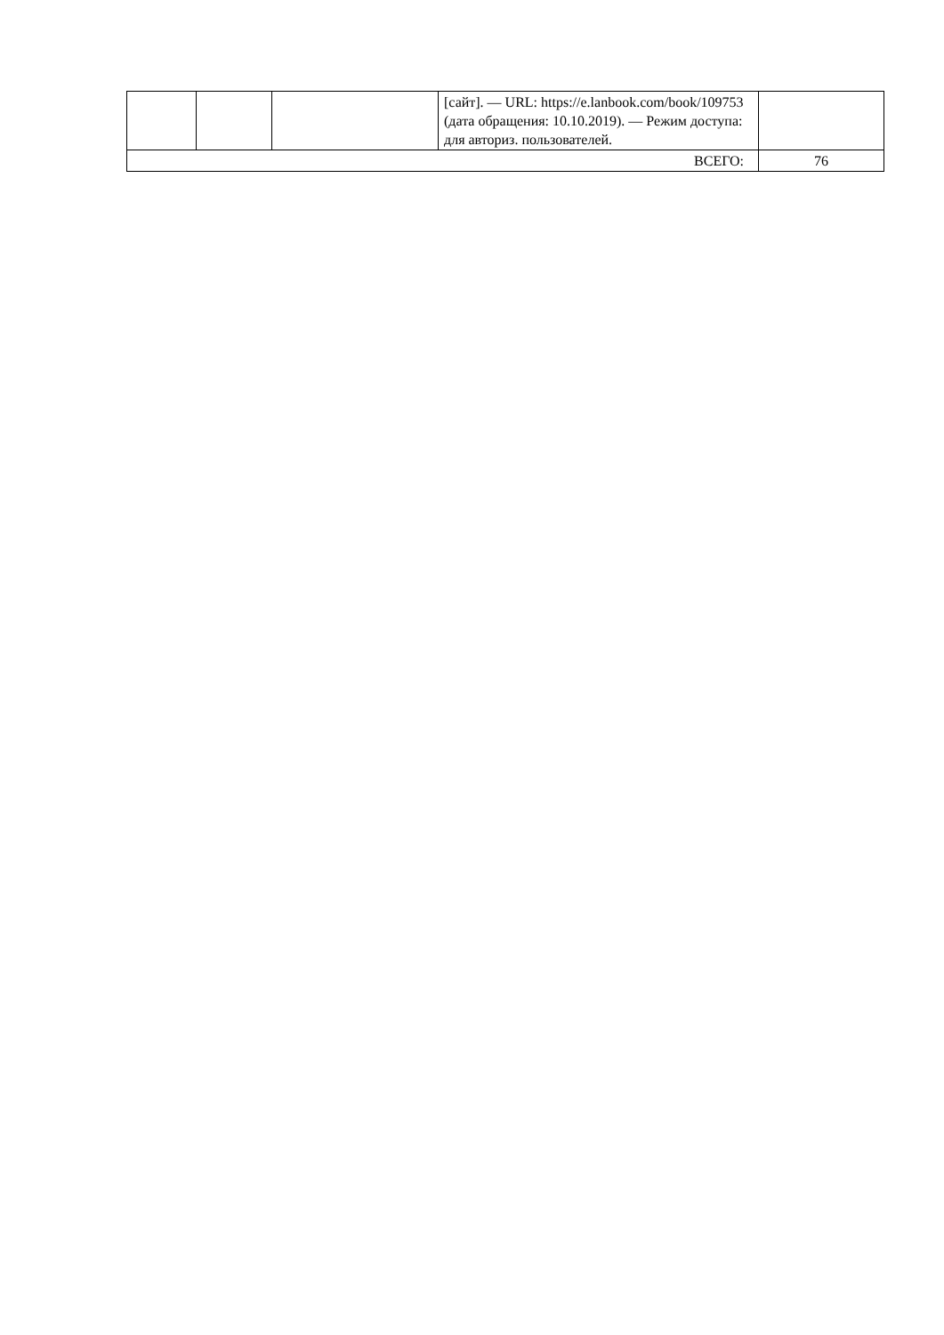| | | | [сайт]. — URL: https://e.lanbook.com/book/109753 (дата обращения: 10.10.2019). — Режим доступа: для авториз. пользователей. | |
| ВСЕГО: | | | | 76 |